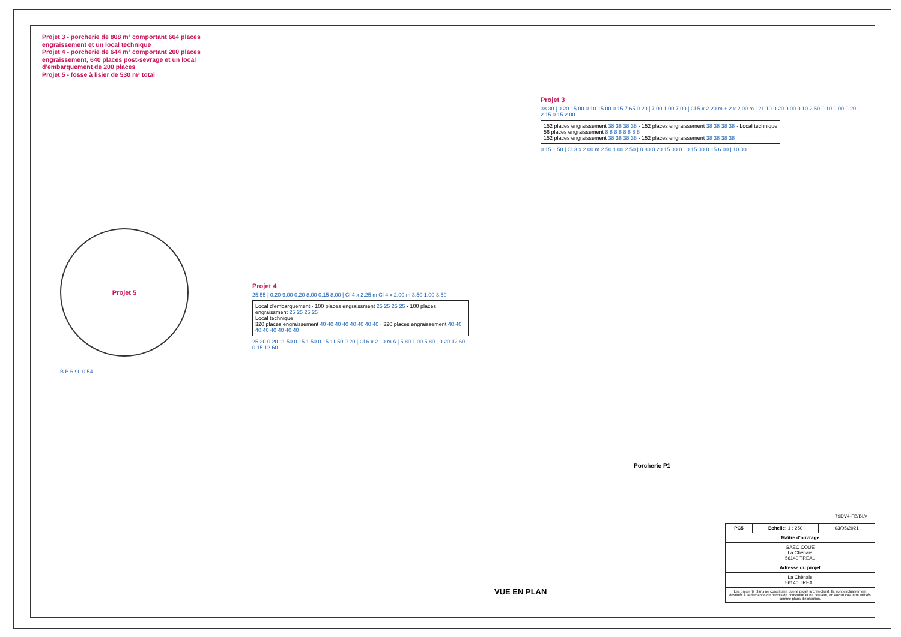Projet 3 - porcherie de 808 m² comportant 664 places engraissement et un local technique
Projet 4 - porcherie de 644 m² comportant 200 places engraissement, 640 places post-sevrage et un local d'embarquement de 200 places
Projet 5 - fosse à lisier de 530 m³ total
Projet 3
38.30 | 0.20 15.00 0.10 15.00 0.15 7.65 0.20 | 7.00 1.00 7.00 | Cl 5 x 2.20 m + 2 x 2.00 m | 21.10 0.20 9.00 0.10 2.50 0.10 9.00 0.20 | 2.15 0.15 2.00
152 places engraissement 38 38 38 38 · 152 places engraissement 38 38 38 38 · Local technique
56 places engraissement 8 8 8 8 8 8 8 8
152 places engraissement 38 38 38 38 · 152 places engraissement 38 38 38 38
0.15 1.50 | Cl 3 x 2.00 m 2.50 1.00 2.50 | 8.80 0.20 15.00 0.10 15.00 0.15 6.00 | 10.00
Projet 5
B B 6,90 0.54
Projet 4
25.55 | 0.20 9.00 0.20 8.00 0.15 8.00 | Cl 4 x 2.25 m Cl 4 x 2.00 m 3.50 1.00 3.50
Local d'embarquement · 100 places engraissment 25 25 25 25 · 100 places engraissment 25 25 25 25
Local technique
320 places engraissement 40 40 40 40 40 40 40 40 · 320 places engraissement 40 40 40 40 40 40 40 40
25.20 0.20 11.50 0.15 1.50 0.15 11.50 0.20 | Cl 6 x 2.10 m A | 5.80 1.00 5.80 | 0.20 12.60 0.15 12.60
Porcherie P1
79DV4-FB/BLV
VUE EN PLAN
| PC5 | Echelle: 1 : 250 | 03/05/2021 |
| Maître d'ouvrage | | |
| GAEC COUE La Chênaie 56140 TREAL | | |
| Adresse du projet | | |
| La Chênaie 56140 TREAL | | |
| Les présents plans ne constituent que le projet architectural. Ils sont exclusivement destinés à la demande de permis de construire et ne peuvent, en aucun cas, être utilisés comme plans d'éxécution. | | |